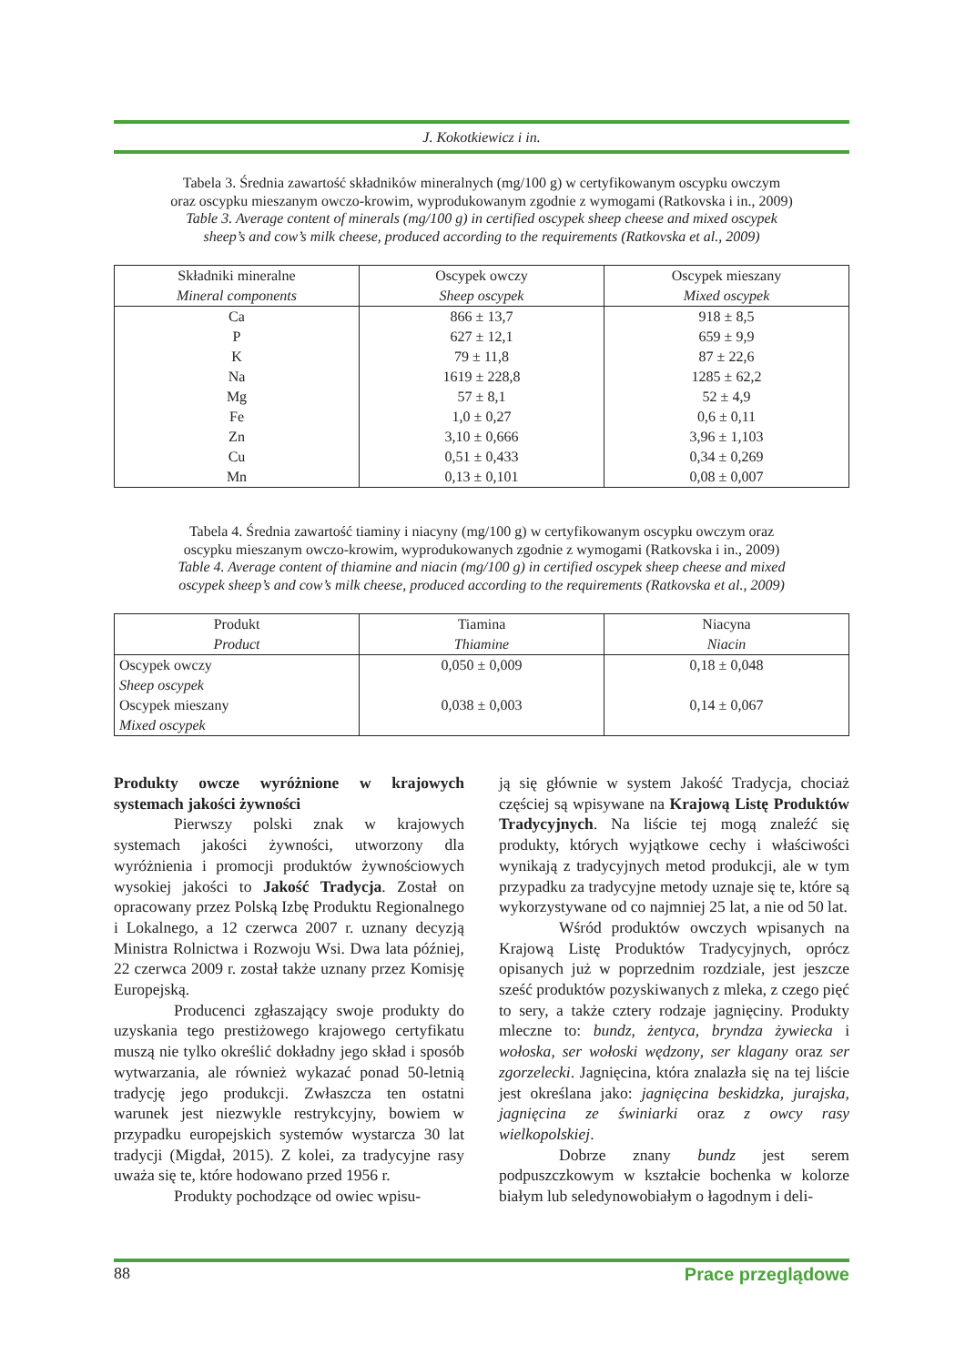J. Kokotkiewicz i in.
Tabela 3. Średnia zawartość składników mineralnych (mg/100 g) w certyfikowanym oscypku owczym
oraz oscypku mieszanym owczo-krowim, wyprodukowanym zgodnie z wymogami (Ratkovska i in., 2009)
Table 3. Average content of minerals (mg/100 g) in certified oscypek sheep cheese and mixed oscypek
sheep’s and cow’s milk cheese, produced according to the requirements (Ratkovska et al., 2009)
| Składniki mineralne Mineral components | Oscypek owczy Sheep oscypek | Oscypek mieszany Mixed oscypek |
| --- | --- | --- |
| Ca | 866 ± 13,7 | 918 ± 8,5 |
| P | 627 ± 12,1 | 659 ± 9,9 |
| K | 79 ± 11,8 | 87 ± 22,6 |
| Na | 1619 ± 228,8 | 1285 ± 62,2 |
| Mg | 57 ± 8,1 | 52 ± 4,9 |
| Fe | 1,0 ± 0,27 | 0,6 ± 0,11 |
| Zn | 3,10 ± 0,666 | 3,96 ± 1,103 |
| Cu | 0,51 ± 0,433 | 0,34 ± 0,269 |
| Mn | 0,13 ± 0,101 | 0,08 ± 0,007 |
Tabela 4. Średnia zawartość tiaminy i niacyny (mg/100 g) w certyfikowanym oscypku owczym oraz
oscypku mieszanym owczo-krowim, wyprodukowanych zgodnie z wymogami (Ratkovska i in., 2009)
Table 4. Average content of thiamine and niacin (mg/100 g) in certified oscypek sheep cheese and mixed
oscypek sheep’s and cow’s milk cheese, produced according to the requirements (Ratkovska et al., 2009)
| Produkt Product | Tiamina Thiamine | Niacyna Niacin |
| --- | --- | --- |
| Oscypek owczy Sheep oscypek | 0,050 ± 0,009 | 0,18 ± 0,048 |
| Oscypek mieszany Mixed oscypek | 0,038 ± 0,003 | 0,14 ± 0,067 |
Produkty owcze wyróżnione w krajowych systemach jakości żywności
Pierwszy polski znak w krajowych systemach jakości żywności, utworzony dla wyróżnienia i promocji produktów żywnościowych wysokiej jakości to Jakość Tradycja. Został on opracowany przez Polską Izbę Produktu Regionalnego i Lokalnego, a 12 czerwca 2007 r. uznany decyzją Ministra Rolnictwa i Rozwoju Wsi. Dwa lata później, 22 czerwca 2009 r. został także uznany przez Komisję Europejską.
Producenci zgłaszający swoje produkty do uzyskania tego prestiżowego krajowego certyfikatu muszą nie tylko określić dokładny jego skład i sposób wytwarzania, ale również wykazać ponad 50-letnią tradycję jego produkcji. Zwłaszcza ten ostatni warunek jest niezwykle restrykcyjny, bowiem w przypadku europejskich systemów wystarcza 30 lat tradycji (Migdał, 2015). Z kolei, za tradycyjne rasy uważa się te, które hodowano przed 1956 r.
Produkty pochodzące od owiec wpisu-
ją się głównie w system Jakość Tradycja, chociaż częściej są wpisywane na Krajową Listę Produktów Tradycyjnych. Na liście tej mogą znaleźć się produkty, których wyjątkowe cechy i właściwości wynikają z tradycyjnych metod produkcji, ale w tym przypadku za tradycyjne metody uznaje się te, które są wykorzystywane od co najmniej 25 lat, a nie od 50 lat.
Wśród produktów owczych wpisanych na Krajową Listę Produktów Tradycyjnych, oprócz opisanych już w poprzednim rozdziale, jest jeszcze sześć produktów pozyskiwanych z mleka, z czego pięć to sery, a także cztery rodzaje jagnięciny. Produkty mleczne to: bundz, żentyca, bryndza żywiecka i wołoska, ser wołoski wędzony, ser klagany oraz ser zgorzelecki. Jagnięcina, która znalazła się na tej liście jest określana jako: jagnięcina beskidzka, jurajska, jagnięcina ze świniarki oraz z owcy rasy wielkopolskiej.
Dobrze znany bundz jest serem podpuszczkowym w kształcie bochenka w kolorze białym lub seledynowobiałym o łagodnym i deli-
88 Prace przeglądowe